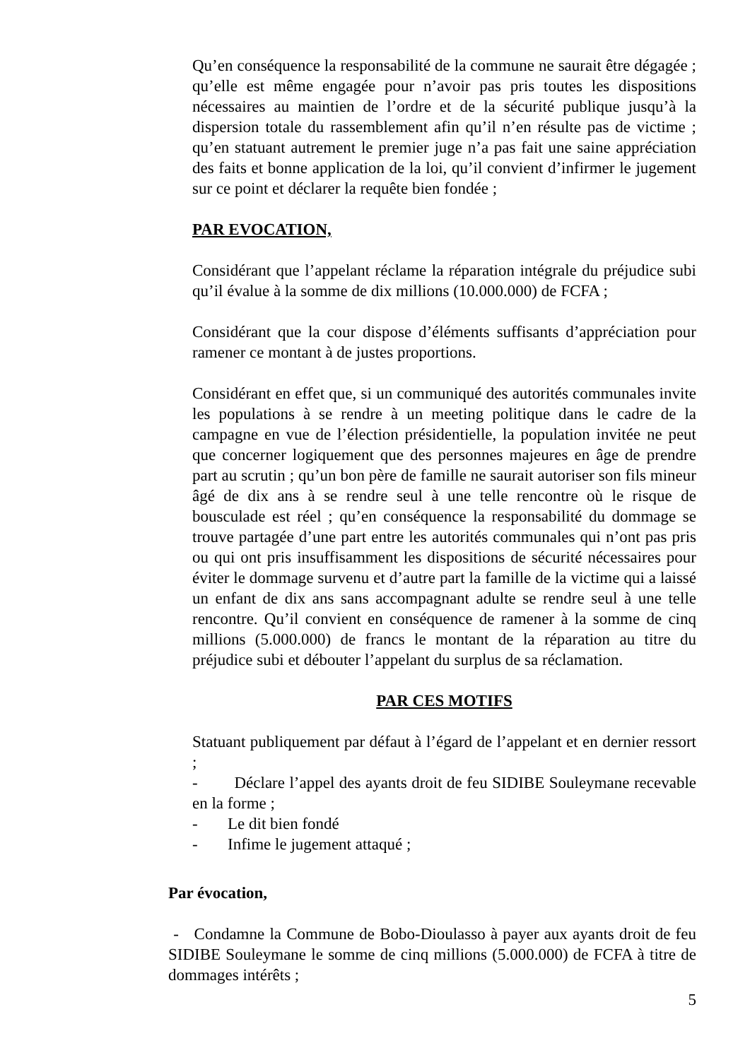Qu’en conséquence la responsabilité de la commune ne saurait être dégagée ; qu’elle est même engagée pour n’avoir pas pris toutes les dispositions nécessaires au maintien de l’ordre et de la sécurité publique jusqu’à la dispersion totale du rassemblement afin qu’il n’en résulte pas de victime ; qu’en statuant autrement le premier juge n’a pas fait une saine appréciation des faits et bonne application de la loi, qu’il convient d’infirmer le jugement sur ce point et déclarer la requête bien fondée ;
PAR EVOCATION,
Considérant que l’appelant réclame la réparation intégrale du préjudice subi qu’il évalue à la somme de dix millions (10.000.000) de FCFA ;
Considérant que la cour dispose d’éléments suffisants d’appréciation pour ramener ce montant à de justes proportions.
Considérant en effet que, si un communiqué des autorités communales invite les populations à se rendre à un meeting politique dans le cadre de la campagne en vue de l’élection présidentielle, la population invitée ne peut que concerner logiquement que des personnes majeures en âge de prendre part au scrutin ; qu’un bon père de famille ne saurait autoriser son fils mineur âgé de dix ans à se rendre seul à une telle rencontre où le risque de bousculade est réel ; qu’en conséquence la responsabilité du dommage se trouve partagée d’une part entre les autorités communales qui n’ont pas pris ou qui ont pris insuffisamment les dispositions de sécurité nécessaires pour éviter le dommage survenu et d’autre part la famille de la victime qui a laissé un enfant de dix ans sans accompagnant adulte se rendre seul à une telle rencontre. Qu’il convient en conséquence de ramener à la somme de cinq millions (5.000.000) de francs le montant de la réparation au titre du préjudice subi et débouter l’appelant du surplus de sa réclamation.
PAR CES MOTIFS
Statuant publiquement par défaut à l’égard de l’appelant et en dernier ressort ;
- Déclare l’appel des ayants droit de feu SIDIBE Souleymane recevable en la forme ;
- Le dit bien fondé
- Infime le jugement attaqué ;
Par évocation,
- Condamne la Commune de Bobo-Dioulasso à payer aux ayants droit de feu SIDIBE Souleymane le somme de cinq millions (5.000.000) de FCFA à titre de dommages intérêts ;
5